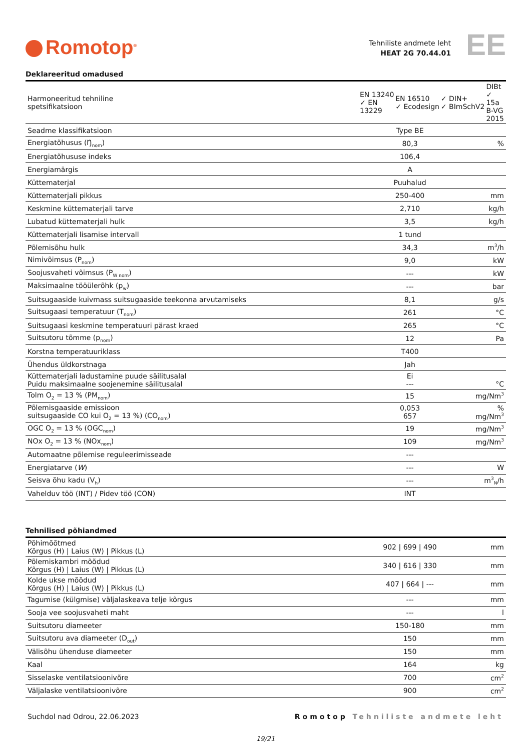Romotop<sup>®</sup>
Tehniliste andmete leht
HEAT 2G 70.44.01
EE
Deklareeritud omadused
| Harmoneeritud tehniline spetsifikatsioon | / EN 13240 ✓ EN 13229 / EN 16510 ✓ Ecodesign / ✓ DIN+ ✓ BImSchV2 / DIBt ✓ 15a B-VG 2015 / | |
| Seadme klassifikatsioon | Type BE | |
| Energiatõhusus (Ŋ<sub>nom</sub>) | 80,3 | % |
| Energiatõhususe indeks | 106,4 | |
| Energiamärgis | A | |
| Küttematerjal | Puuhalud | |
| Küttematerjali pikkus | 250-400 | mm |
| Keskmine küttematerjali tarve | 2,710 | kg/h |
| Lubatud küttematerjali hulk | 3,5 | kg/h |
| Küttematerjali lisamise intervall | 1 tund | |
| Põlemisõhu hulk | 34,3 | m<sup>3</sup>/h |
| Nimivõimsus (P<sub>nom</sub>) | 9,0 | kW |
| Soojusvaheti võimsus (P<sub>W nom</sub>) | --- | kW |
| Maksimaalne tööülerõhk (p<sub>w</sub>) | --- | bar |
| Suitsugaaside kuivmass suitsugaaside teekonna arvutamiseks | 8,1 | g/s |
| Suitsugaasi temperatuur (T<sub>nom</sub>) | 261 | °C |
| Suitsugaasi keskmine temperatuuri pärast kraed | 265 | °C |
| Suitsutoru tõmme (p<sub>nom</sub>) | 12 | Pa |
| Korstna temperatuuriklass | T400 | |
| Ühendus üldkorstnaga | Jah | |
| Küttematerjali ladustamine puude säilitusalal Puidu maksimaalne soojenemine säilitusalal | Ei --- | °C |
| Tolm O<sub>2</sub> = 13 % (PM<sub>nom</sub>) | 15 | mg/Nm<sup>3</sup> |
| Põlemisgaaside emissioon suitsugaaside CO kui O<sub>2</sub> = 13 %) (CO<sub>nom</sub>) | 0,053 657 | % mg/Nm<sup>3</sup> |
| OGC O<sub>2</sub> = 13 % (OGC<sub>nom</sub>) | 19 | mg/Nm<sup>3</sup> |
| NOx O<sub>2</sub> = 13 % (NOx<sub>nom</sub>) | 109 | mg/Nm<sup>3</sup> |
| Automaatne põlemise reguleerimisseade | --- | |
| Energiatarve ( W ) | --- | W |
| Seisva õhu kadu (V<sub>h</sub>) | --- | m<sup>3</sup><sub>N</sub>/h |
| Vahelduv töö (INT) / Pidev töö (CON) | INT | |
Tehnilised põhiandmed
| Põhimõõtmed Kõrgus (H) / Laius (W) / Pikkus (L) | 902 / 699 / 490 | mm |
| Põlemiskambri mõõdud Kõrgus (H) / Laius (W) / Pikkus (L) | 340 / 616 / 330 | mm |
| Kolde ukse mõõdud Kõrgus (H) / Laius (W) / Pikkus (L) | 407 / 664 / --- | mm |
| Tagumise (külgmise) väljalaskeava telje kõrgus | --- | mm |
| Sooja vee soojusvaheti maht | --- | l |
| Suitsutoru diameeter | 150-180 | mm |
| Suitsutoru ava diameeter (D<sub>out</sub>) | 150 | mm |
| Välisõhu ühenduse diameeter | 150 | mm |
| Kaal | 164 | kg |
| Sisselaske ventilatsioonivõre | 700 | cm<sup>2</sup> |
| Väljalaske ventilatsioonivõre | 900 | cm<sup>2</sup> |
Suchdol nad Odrou, 22.06.2023 Romotop Tehniliste andmete leht
19/21